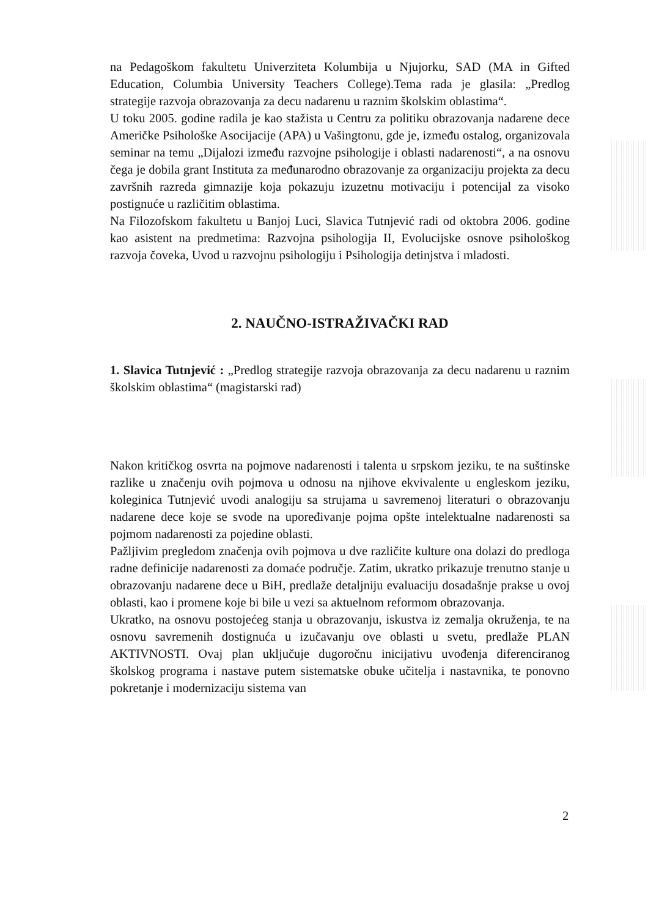na Pedagoškom fakultetu Univerziteta Kolumbija u Njujorku, SAD (MA in Gifted Education, Columbia University Teachers College).Tema rada je glasila: „Predlog strategije razvoja obrazovanja za decu nadarenu u raznim školskim oblastima“.
U toku 2005. godine radila je kao stažista u Centru za politiku obrazovanja nadarene dece Američke Psihološke Asocijacije (APA) u Vašingtonu, gde je, između ostalog, organizovala seminar na temu „Dijalozi između razvojne psihologije i oblasti nadarenosti“, a na osnovu čega je dobila grant Instituta za međunarodno obrazovanje za organizaciju projekta za decu završnih razreda gimnazije koja pokazuju izuzetnu motivaciju i potencijal za visoko postignuće u različitim oblastima.
Na Filozofskom fakultetu u Banjoj Luci, Slavica Tutnjević radi od oktobra 2006. godine kao asistent na predmetima: Razvojna psihologija II, Evolucijske osnove psihološkog razvoja čoveka, Uvod u razvojnu psihologiju i Psihologija detinjstva i mladosti.
2. NAUČNO-ISTRAŽIVAČKI RAD
1. Slavica Tutnjević : „Predlog strategije razvoja obrazovanja za decu nadarenu u raznim školskim oblastima“ (magistarski rad)
Nakon kritičkog osvrta na pojmove nadarenosti i talenta u srpskom jeziku, te na suštinske razlike u značenju ovih pojmova u odnosu na njihove ekvivalente u engleskom jeziku, koleginica Tutnjević uvodi analogiju sa strujama u savremenoj literaturi o obrazovanju nadarene dece koje se svode na upoređivanje pojma opšte intelektualne nadarenosti sa pojmom nadarenosti za pojedine oblasti.
Pažljivim pregledom značenja ovih pojmova u dve različite kulture ona dolazi do predloga radne definicije nadarenosti za domaće područje. Zatim, ukratko prikazuje trenutno stanje u obrazovanju nadarene dece u BiH, predlaže detaljniju evaluaciju dosadašnje prakse u ovoj oblasti, kao i promene koje bi bile u vezi sa aktuelnom reformom obrazovanja.
Ukratko, na osnovu postojećeg stanja u obrazovanju, iskustva iz zemalja okruženja, te na osnovu savremenih dostignuća u izučavanju ove oblasti u svetu, predlaže PLAN AKTIVNOSTI. Ovaj plan uključuje dugoročnu inicijativu uvođenja diferenciranog školskog programa i nastave putem sistematske obuke učitelja i nastavnika, te ponovno pokretanje i modernizaciju sistema van
2